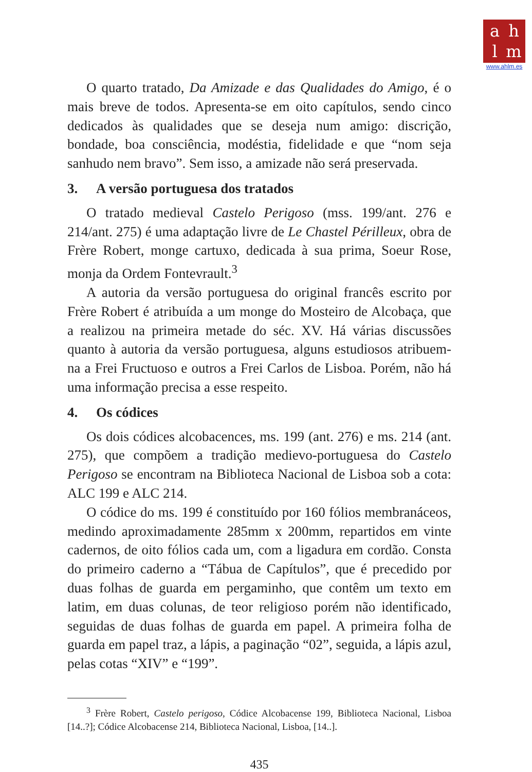ahlm
www.ahlm.es
O quarto tratado, Da Amizade e das Qualidades do Amigo, é o mais breve de todos. Apresenta-se em oito capítulos, sendo cinco dedicados às qualidades que se deseja num amigo: discrição, bondade, boa consciência, modéstia, fidelidade e que “nom seja sanhudo nem bravo”. Sem isso, a amizade não será preservada.
3. A versão portuguesa dos tratados
O tratado medieval Castelo Perigoso (mss. 199/ant. 276 e 214/ant. 275) é uma adaptação livre de Le Chastel Périlleux, obra de Frère Robert, monge cartuxo, dedicada à sua prima, Soeur Rose, monja da Ordem Fontevrault.<sup>3</sup>
A autoria da versão portuguesa do original francês escrito por Frère Robert é atribuída a um monge do Mosteiro de Alcobaça, que a realizou na primeira metade do séc. XV. Há várias discussões quanto à autoria da versão portuguesa, alguns estudiosos atribuem-na a Frei Fructuoso e outros a Frei Carlos de Lisboa. Porém, não há uma informação precisa a esse respeito.
4. Os códices
Os dois códices alcobacences, ms. 199 (ant. 276) e ms. 214 (ant. 275), que compõem a tradição medievo-portuguesa do Castelo Perigoso se encontram na Biblioteca Nacional de Lisboa sob a cota: ALC 199 e ALC 214.
O códice do ms. 199 é constituído por 160 fólios membranáceos, medindo aproximadamente 285mm x 200mm, repartidos em vinte cadernos, de oito fólios cada um, com a ligadura em cordão. Consta do primeiro caderno a “Tábua de Capítulos”, que é precedido por duas folhas de guarda em pergaminho, que contêm um texto em latim, em duas colunas, de teor religioso porém não identificado, seguidas de duas folhas de guarda em papel. A primeira folha de guarda em papel traz, a lápis, a paginação “02”, seguida, a lápis azul, pelas cotas “XIV” e “199”.
<sup>3</sup> Frère Robert, Castelo perigoso, Códice Alcobacense 199, Biblioteca Nacional, Lisboa [14..?]; Códice Alcobacense 214, Biblioteca Nacional, Lisboa, [14..].
435